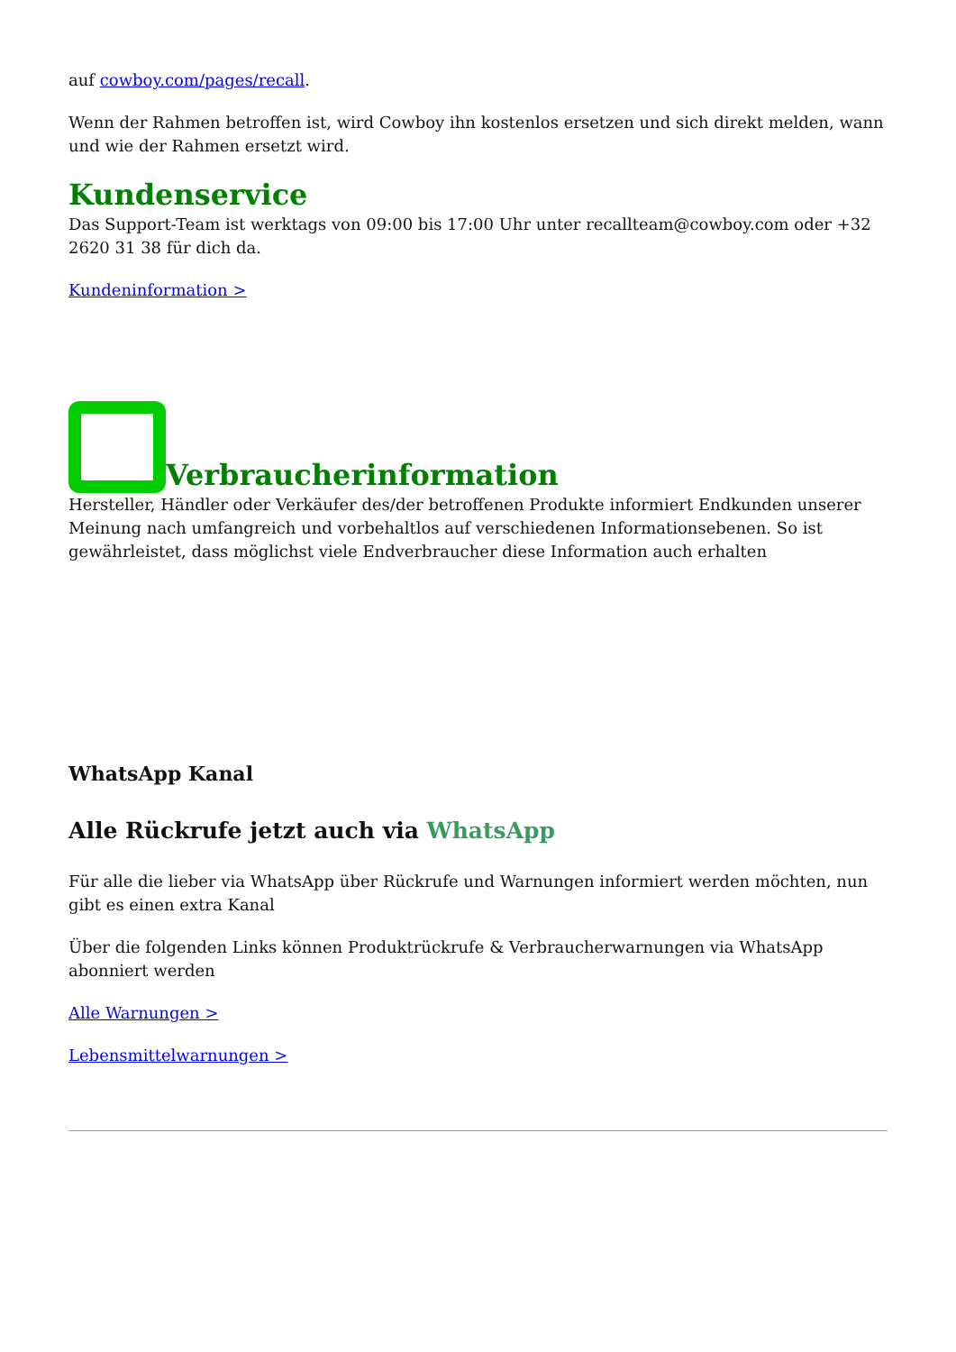auf cowboy.com/pages/recall.
Wenn der Rahmen betroffen ist, wird Cowboy ihn kostenlos ersetzen und sich direkt melden, wann und wie der Rahmen ersetzt wird.
Kundenservice
Das Support-Team ist werktags von 09:00 bis 17:00 Uhr unter recallteam@cowboy.com oder +32 2620 31 38 für dich da.
Kundeninformation >
Verbraucherinformation
Hersteller, Händler oder Verkäufer des/der betroffenen Produkte informiert Endkunden unserer Meinung nach umfangreich und vorbehaltlos auf verschiedenen Informationsebenen. So ist gewährleistet, dass möglichst viele Endverbraucher diese Information auch erhalten
WhatsApp Kanal
Alle Rückrufe jetzt auch via WhatsApp
Für alle die lieber via WhatsApp über Rückrufe und Warnungen informiert werden möchten, nun gibt es einen extra Kanal
Über die folgenden Links können Produktrückrufe & Verbraucherwarnungen via WhatsApp abonniert werden
Alle Warnungen >
Lebensmittelwarnungen >